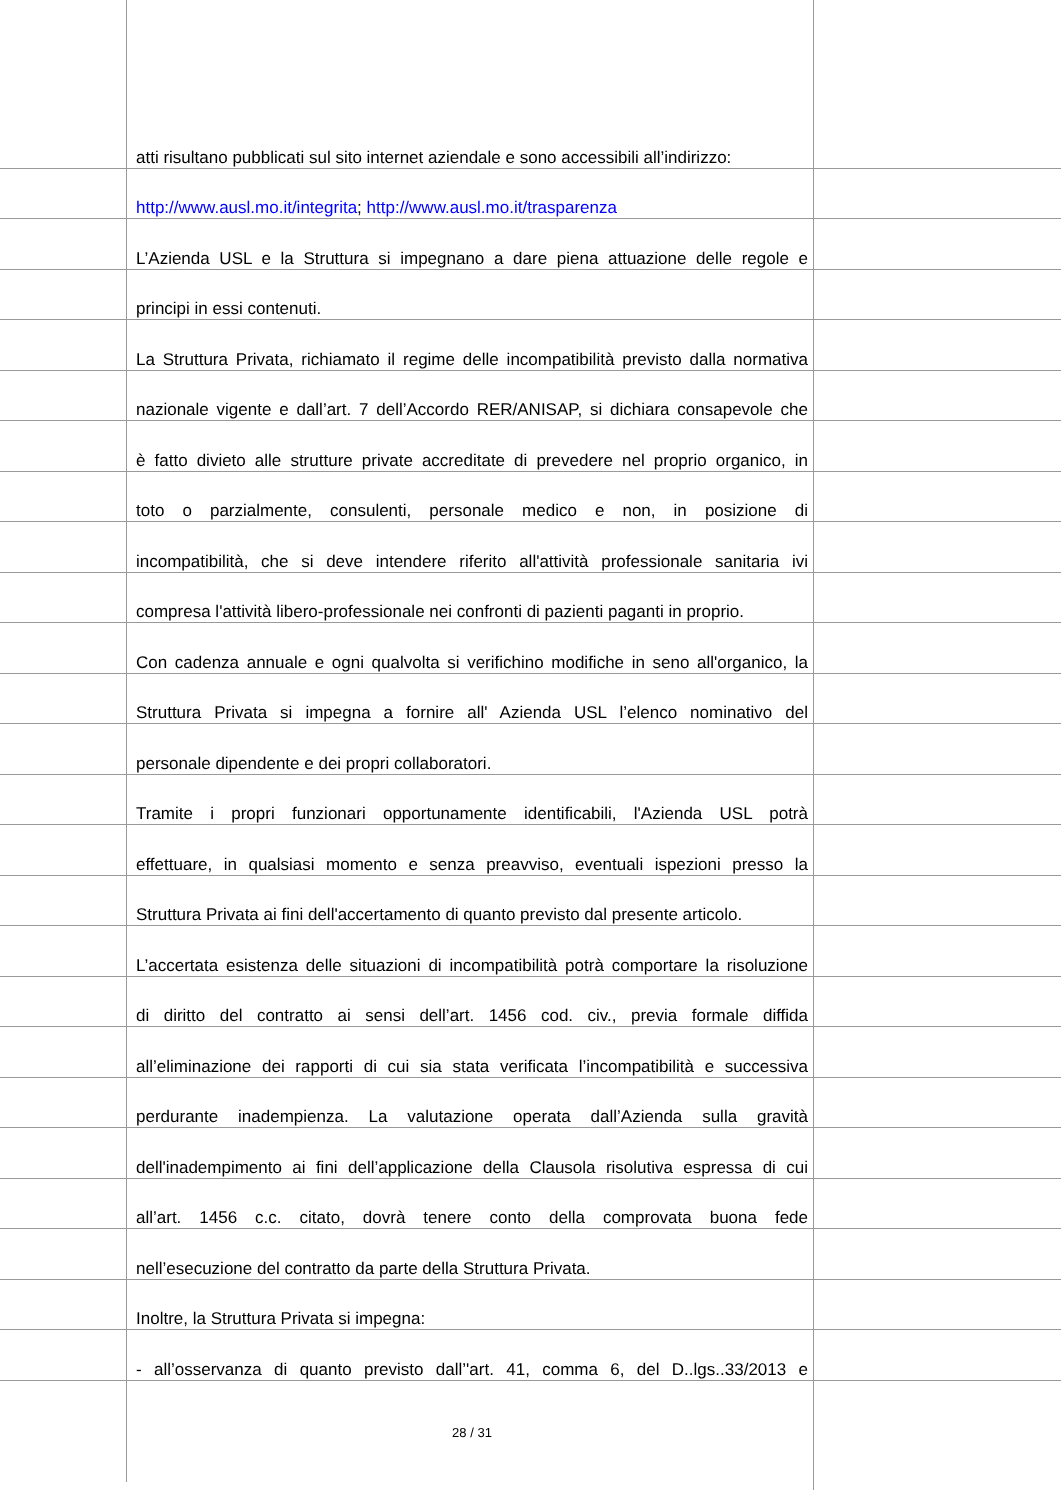atti risultano pubblicati sul sito internet aziendale e sono accessibili all’indirizzo:
http://www.ausl.mo.it/integrita; http://www.ausl.mo.it/trasparenza
L’Azienda USL e la Struttura si impegnano a dare piena attuazione delle regole e
principi in essi contenuti.
La Struttura Privata, richiamato il regime delle incompatibilità previsto dalla normativa
nazionale vigente e dall’art. 7 dell’Accordo RER/ANISAP, si dichiara consapevole che
è fatto divieto alle strutture private accreditate di prevedere nel proprio organico, in
toto o parzialmente, consulenti, personale medico e non, in posizione di
incompatibilità, che si deve intendere riferito all'attività professionale sanitaria ivi
compresa l'attività libero-professionale nei confronti di pazienti paganti in proprio.
Con cadenza annuale e ogni qualvolta si verifichino modifiche in seno all'organico, la
Struttura Privata si impegna a fornire all' Azienda USL l’elenco nominativo del
personale dipendente e dei propri collaboratori.
Tramite i propri funzionari opportunamente identificabili, l'Azienda USL potrà
effettuare, in qualsiasi momento e senza preavviso, eventuali ispezioni presso la
Struttura Privata ai fini dell'accertamento di quanto previsto dal presente articolo.
L’accertata esistenza delle situazioni di incompatibilità potrà comportare la risoluzione
di diritto del contratto ai sensi dell’art. 1456 cod. civ., previa formale diffida
all’eliminazione dei rapporti di cui sia stata verificata l’incompatibilità e successiva
perdurante inadempienza. La valutazione operata dall’Azienda sulla gravità
dell'inadempimento ai fini dell’applicazione della Clausola risolutiva espressa di cui
all’art. 1456 c.c. citato, dovrà tenere conto della comprovata buona fede
nell’esecuzione del contratto da parte della Struttura Privata.
Inoltre, la Struttura Privata si impegna:
- all’osservanza di quanto previsto dall’'art. 41, comma 6, del D..lgs..33/2013 e
28 / 31